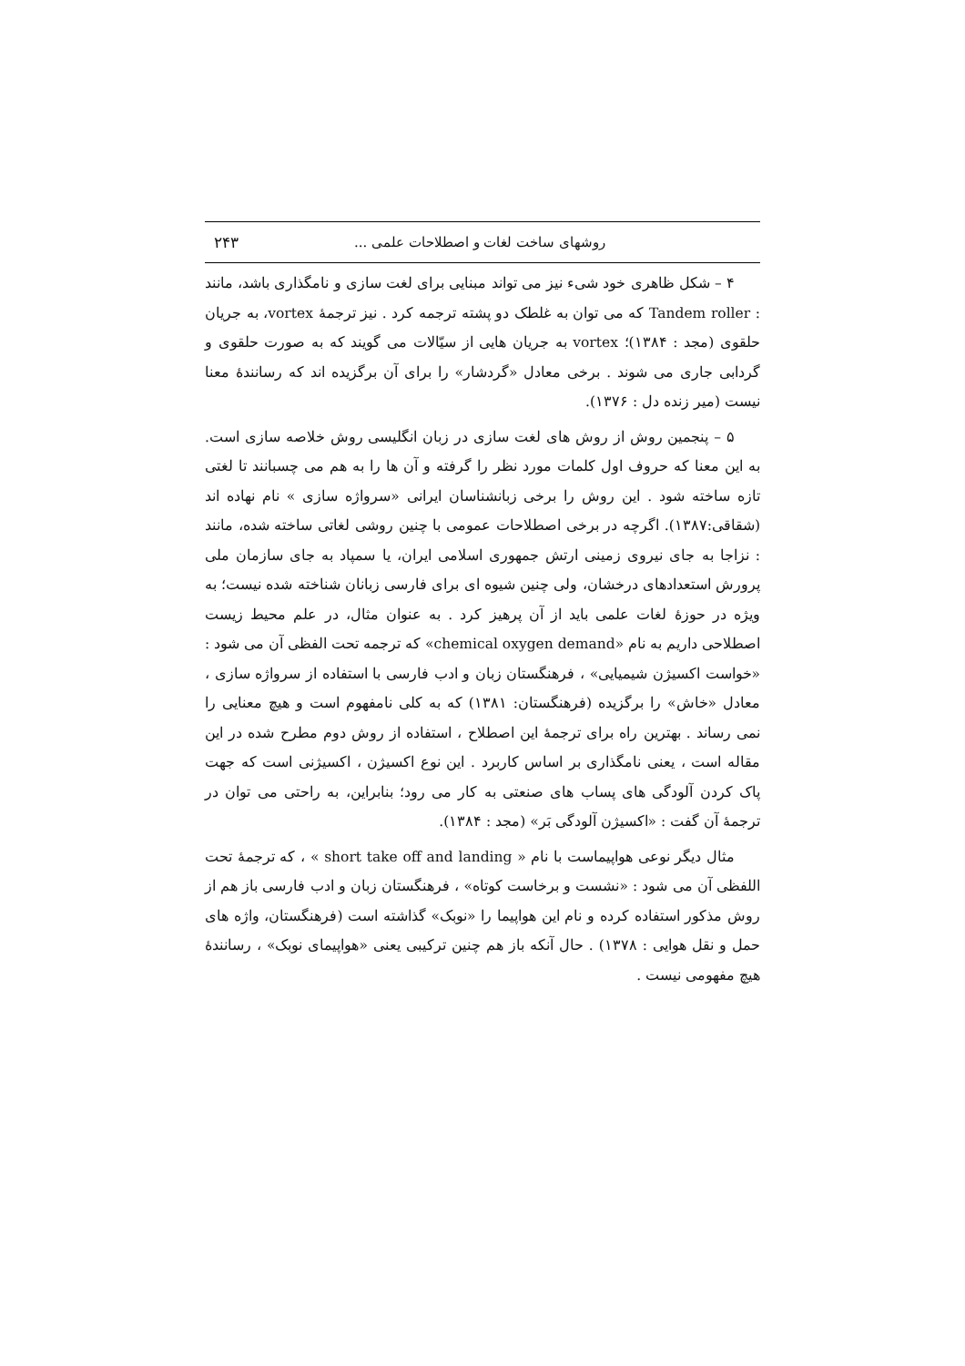روشهای ساخت لغات و اصطلاحات علمی ... ۲۴۳
۴ – شکل ظاهری خود شیء نیز می تواند مبنایی برای لغت سازی و نامگذاری باشد، مانند : Tandem roller که می توان به غلطک دو پشته ترجمه کرد . نیز ترجمهٔ vortex، به جریان حلقوی (مجد : ۱۳۸۴)؛ vortex به جریان هایی از سیّالات می گویند که به صورت حلقوی و گردابی جاری می شوند . برخی معادل «گردشار» را برای آن برگزیده اند که رسانندهٔ معنا نیست (میر زنده دل : ۱۳۷۶).
۵ – پنجمین روش از روش های لغت سازی در زبان انگلیسی روش خلاصه سازی است. به این معنا که حروف اول کلمات مورد نظر را گرفته و آن ها را به هم می چسبانند تا لغتی تازه ساخته شود . این روش را برخی زبانشناسان ایرانی «سرواژه سازی » نام نهاده اند (شقاقی:۱۳۸۷). اگرچه در برخی اصطلاحات عمومی با چنین روشی لغاتی ساخته شده، مانند : نزاجا به جای نیروی زمینی ارتش جمهوری اسلامی ایران، یا سمپاد به جای سازمان ملی پرورش استعدادهای درخشان، ولی چنین شیوه ای برای فارسی زبانان شناخته شده نیست؛ به ویژه در حوزهٔ لغات علمی باید از آن پرهیز کرد . به عنوان مثال، در علم محیط زیست اصطلاحی داریم به نام «chemical oxygen demand» که ترجمه تحت الفظی آن می شود : «خواست اکسیژن شیمیایی» ، فرهنگستان زبان و ادب فارسی با استفاده از سرواژه سازی ، معادل «خاش» را برگزیده (فرهنگستان: ۱۳۸۱) که به کلی نامفهوم است و هیچ معنایی را نمی رساند . بهترین راه برای ترجمهٔ این اصطلاح ، استفاده از روش دوم مطرح شده در این مقاله است ، یعنی نامگذاری بر اساس کاربرد . این نوع اکسیژن ، اکسیژنی است که جهت پاک کردن آلودگی های پساب های صنعتی به کار می رود؛ بنابراین، به راحتی می توان در ترجمهٔ آن گفت : «اکسیژن آلودگی بَر» (مجد : ۱۳۸۴).
مثال دیگر نوعی هواپیماست با نام « short take off and landing » ، که ترجمهٔ تحت اللفظی آن می شود : «نشست و برخاست کوتاه» ، فرهنگستان زبان و ادب فارسی باز هم از روش مذکور استفاده کرده و نام این هواپیما را «نوبک» گذاشته است (فرهنگستان، واژه های حمل و نقل هوایی : ۱۳۷۸) . حال آنکه باز هم چنین ترکیبی یعنی «هواپیمای نوبک» ، رسانندهٔ هیچ مفهومی نیست .